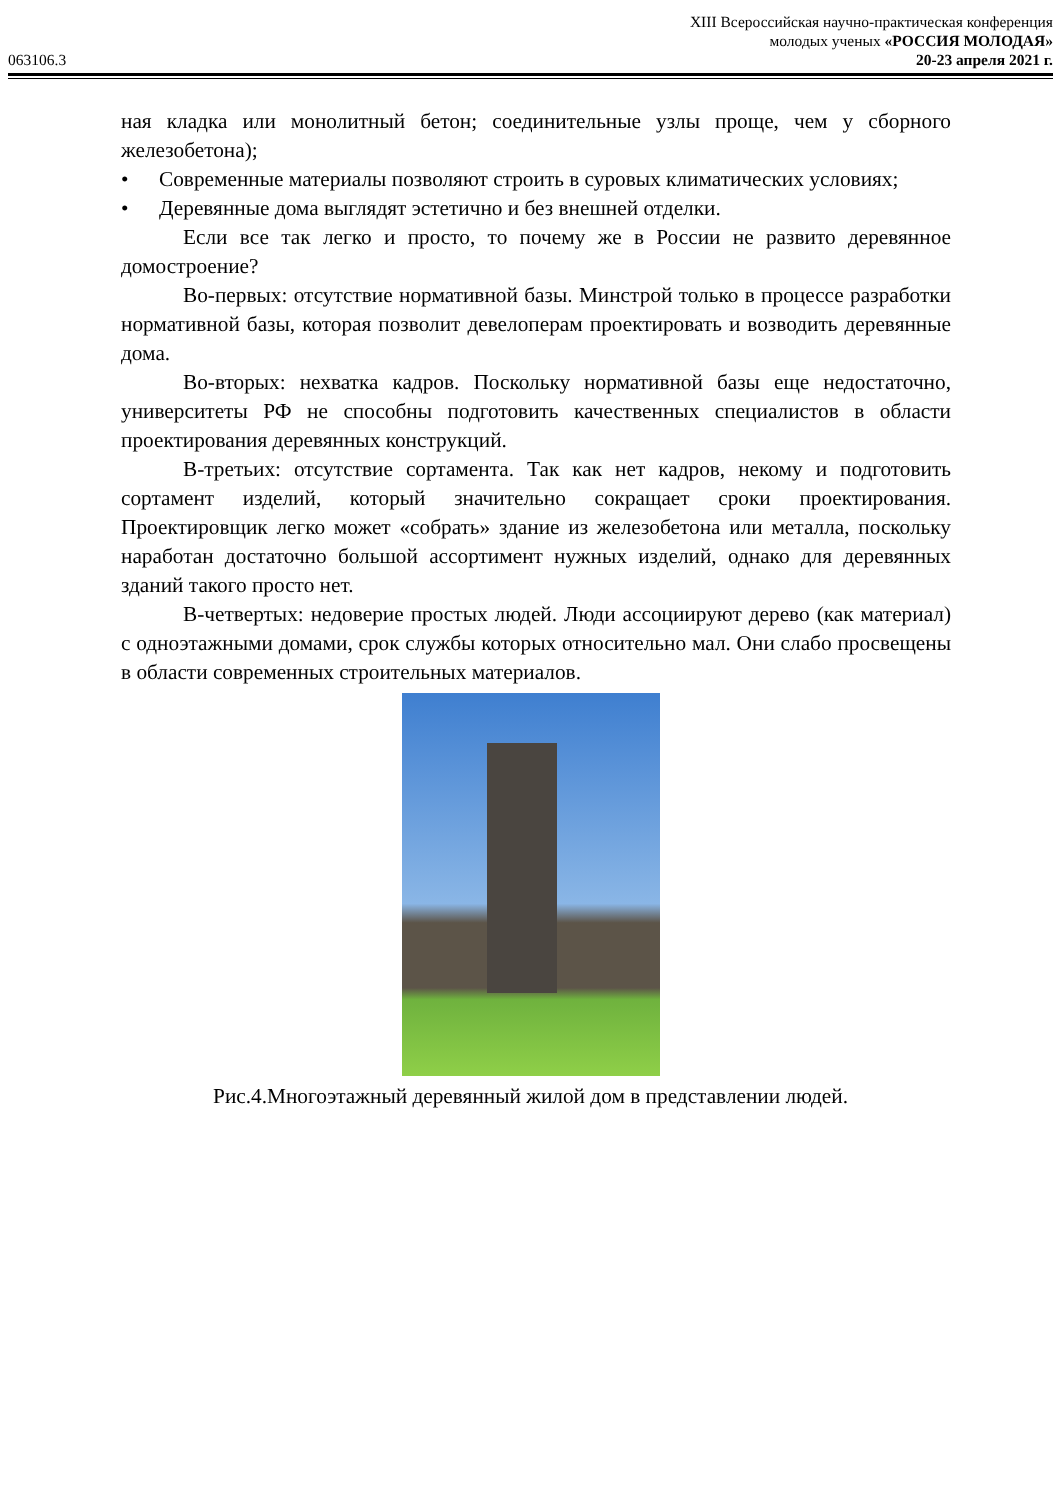XIII Всероссийская научно-практическая конференция
молодых ученых «РОССИЯ МОЛОДАЯ»
063106.3 20-23 апреля 2021 г.
ная кладка или монолитный бетон; соединительные узлы проще, чем у сборного железобетона);
• Современные материалы позволяют строить в суровых климатических условиях;
• Деревянные дома выглядят эстетично и без внешней отделки.
Если все так легко и просто, то почему же в России не развито деревянное домостроение?
Во-первых: отсутствие нормативной базы. Минстрой только в процессе разработки нормативной базы, которая позволит девелоперам проектировать и возводить деревянные дома.
Во-вторых: нехватка кадров. Поскольку нормативной базы еще недостаточно, университеты РФ не способны подготовить качественных специалистов в области проектирования деревянных конструкций.
В-третьих: отсутствие сортамента. Так как нет кадров, некому и подготовить сортамент изделий, который значительно сокращает сроки проектирования. Проектировщик легко может «собрать» здание из железобетона или металла, поскольку наработан достаточно большой ассортимент нужных изделий, однако для деревянных зданий такого просто нет.
В-четвертых: недоверие простых людей. Люди ассоциируют дерево (как материал) с одноэтажными домами, срок службы которых относительно мал. Они слабо просвещены в области современных строительных материалов.
Рис.4.Многоэтажный деревянный жилой дом в представлении людей.